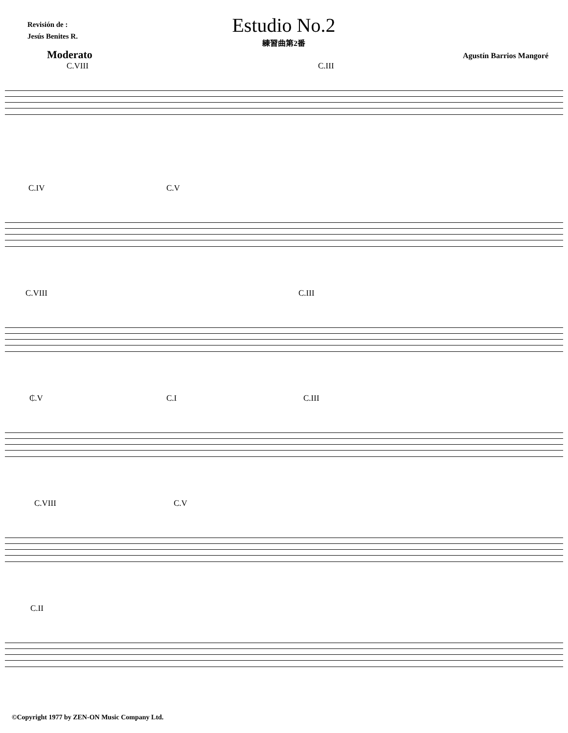Revisión de :
Jesús Benites R.
Estudio No.2
練習曲第2番
Moderato
Agustín Barrios Mangoré
C.VIII C.III
C.IV C.V
C.VIII C.III
₵.V C.I C.III
C.VIII C.V
C.II
©Copyright 1977 by ZEN-ON Music Company Ltd.